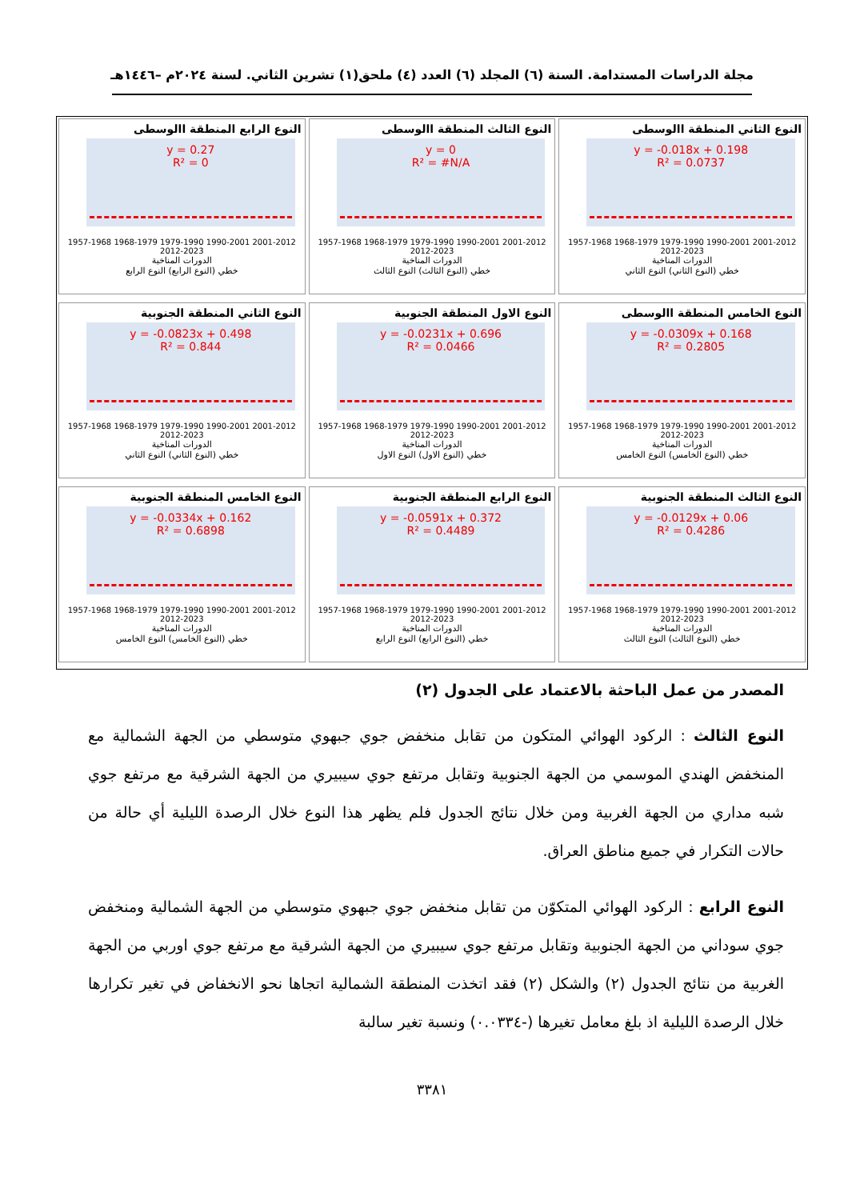مجلة الدراسات المستدامة. السنة (٦) المجلد (٦) العدد (٤) ملحق(١) تشرين الثاني. لسنة ٢٠٢٤م –١٤٤٦هـ
النوع الثاني المنطقة االوسطى
y = -0.018x + 0.198
R² = 0.0737
1957-1968 1968-1979 1979-1990 1990-2001 2001-2012 2012-2023
الدورات المناخية
خطي (النوع الثاني) النوع الثاني
النوع الثالث المنطقة االوسطى
y = 0
R² = #N/A
1957-1968 1968-1979 1979-1990 1990-2001 2001-2012 2012-2023
الدورات المناخية
خطي (النوع الثالث) النوع الثالث
النوع الرابع المنطقة االوسطى
y = 0.27
R² = 0
1957-1968 1968-1979 1979-1990 1990-2001 2001-2012 2012-2023
الدورات المناخية
خطي (النوع الرابع) النوع الرابع
النوع الخامس المنطقة االوسطى
y = -0.0309x + 0.168
R² = 0.2805
1957-1968 1968-1979 1979-1990 1990-2001 2001-2012 2012-2023
الدورات المناخية
خطي (النوع الخامس) النوع الخامس
النوع الاول المنطقة الجنوبية
y = -0.0231x + 0.696
R² = 0.0466
1957-1968 1968-1979 1979-1990 1990-2001 2001-2012 2012-2023
الدورات المناخية
خطي (النوع الاول) النوع الاول
النوع الثاني المنطقة الجنوبية
y = -0.0823x + 0.498
R² = 0.844
1957-1968 1968-1979 1979-1990 1990-2001 2001-2012 2012-2023
الدورات المناخية
خطي (النوع الثاني) النوع الثاني
النوع الثالث المنطقة الجنوبية
y = -0.0129x + 0.06
R² = 0.4286
1957-1968 1968-1979 1979-1990 1990-2001 2001-2012 2012-2023
الدورات المناخية
خطي (النوع الثالث) النوع الثالث
النوع الرابع المنطقة الجنوبية
y = -0.0591x + 0.372
R² = 0.4489
1957-1968 1968-1979 1979-1990 1990-2001 2001-2012 2012-2023
الدورات المناخية
خطي (النوع الرابع) النوع الرابع
النوع الخامس المنطقة الجنوبية
y = -0.0334x + 0.162
R² = 0.6898
1957-1968 1968-1979 1979-1990 1990-2001 2001-2012 2012-2023
الدورات المناخية
خطي (النوع الخامس) النوع الخامس
المصدر من عمل الباحثة بالاعتماد على الجدول (٢)
النوع الثالث : الركود الهوائي المتكون من تقابل منخفض جوي جبهوي متوسطي من الجهة الشمالية مع المنخفض الهندي الموسمي من الجهة الجنوبية وتقابل مرتفع جوي سيبيري من الجهة الشرقية مع مرتفع جوي شبه مداري من الجهة الغربية ومن خلال نتائج الجدول فلم يظهر هذا النوع خلال الرصدة الليلية أي حالة من حالات التكرار في جميع مناطق العراق.
النوع الرابع : الركود الهوائي المتكوّن من تقابل منخفض جوي جبهوي متوسطي من الجهة الشمالية ومنخفض جوي سوداني من الجهة الجنوبية وتقابل مرتفع جوي سيبيري من الجهة الشرقية مع مرتفع جوي اوربي من الجهة الغربية من نتائج الجدول (٢) والشكل (٢) فقد اتخذت المنطقة الشمالية اتجاها نحو الانخفاض في تغير تكرارها خلال الرصدة الليلية اذ بلغ معامل تغيرها (-٠.٠٣٣٤) ونسبة تغير سالبة
٣٣٨١